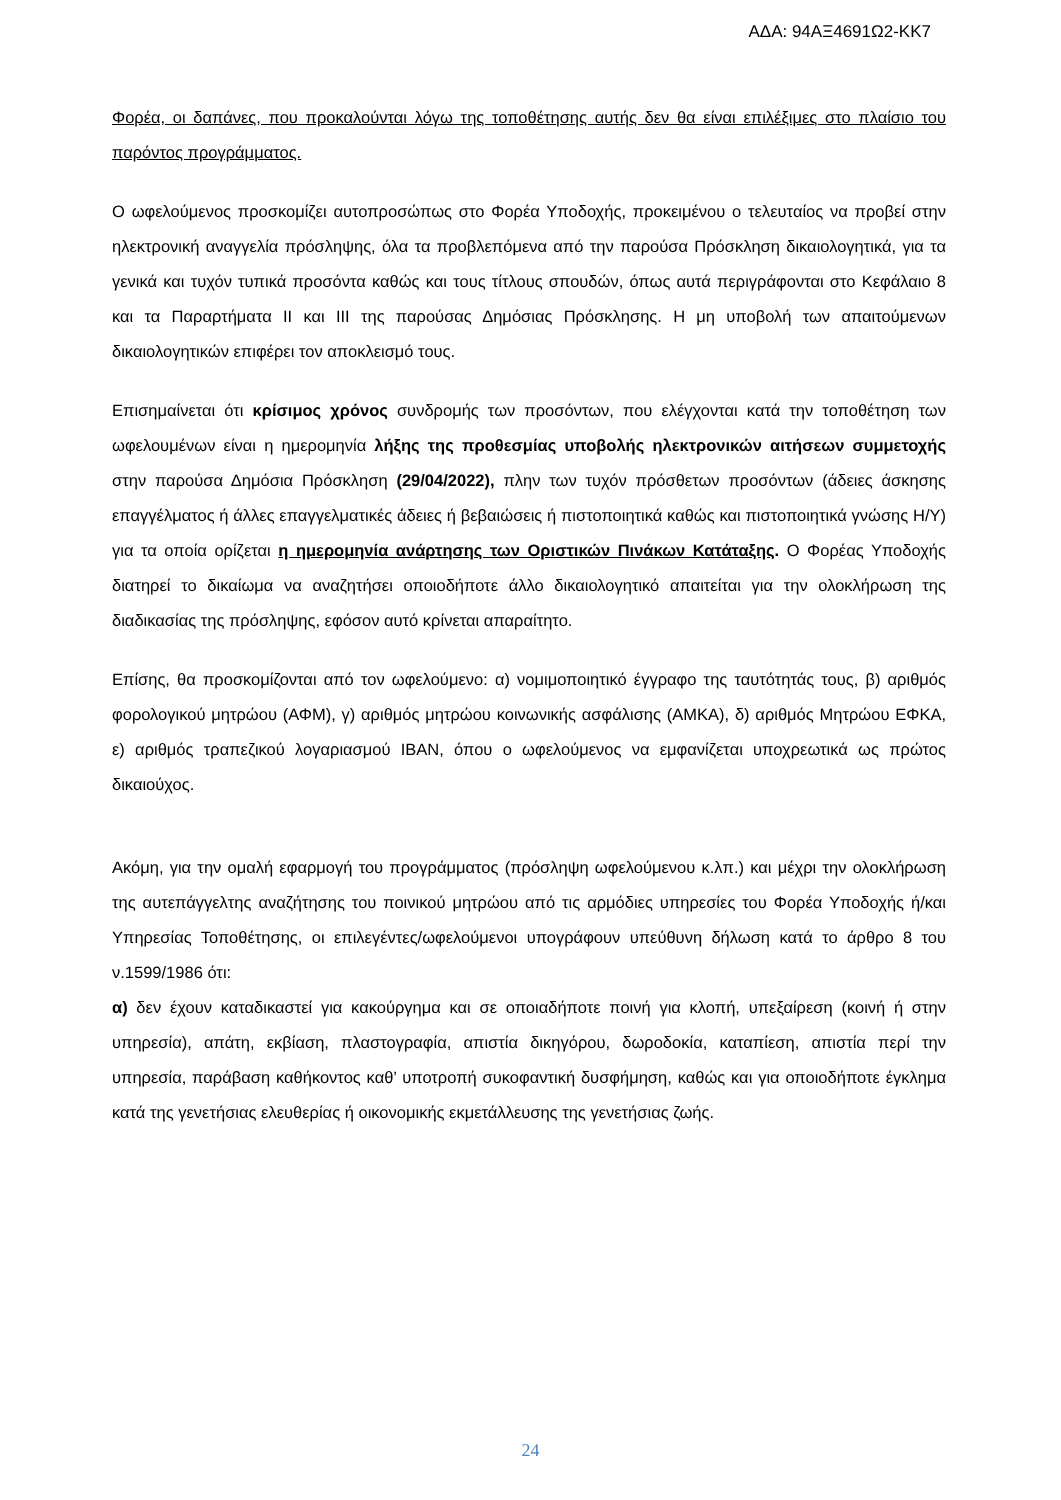ΑΔΑ: 94ΑΞ4691Ω2-ΚΚ7
Φορέα, οι δαπάνες, που προκαλούνται λόγω της τοποθέτησης αυτής δεν θα είναι επιλέξιμες στο πλαίσιο του παρόντος προγράμματος.
Ο ωφελούμενος προσκομίζει αυτοπροσώπως στο Φορέα Υποδοχής, προκειμένου ο τελευταίος να προβεί στην ηλεκτρονική αναγγελία πρόσληψης, όλα τα προβλεπόμενα από την παρούσα Πρόσκληση δικαιολογητικά, για τα γενικά και τυχόν τυπικά προσόντα καθώς και τους τίτλους σπουδών, όπως αυτά περιγράφονται στο Κεφάλαιο 8 και τα Παραρτήματα ΙΙ και ΙΙΙ της παρούσας Δημόσιας Πρόσκλησης. Η μη υποβολή των απαιτούμενων δικαιολογητικών επιφέρει τον αποκλεισμό τους.
Επισημαίνεται ότι κρίσιμος χρόνος συνδρομής των προσόντων, που ελέγχονται κατά την τοποθέτηση των ωφελουμένων είναι η ημερομηνία λήξης της προθεσμίας υποβολής ηλεκτρονικών αιτήσεων συμμετοχής στην παρούσα Δημόσια Πρόσκληση (29/04/2022), πλην των τυχόν πρόσθετων προσόντων (άδειες άσκησης επαγγέλματος ή άλλες επαγγελματικές άδειες ή βεβαιώσεις ή πιστοποιητικά καθώς και πιστοποιητικά γνώσης Η/Υ) για τα οποία ορίζεται η ημερομηνία ανάρτησης των Οριστικών Πινάκων Κατάταξης. Ο Φορέας Υποδοχής διατηρεί το δικαίωμα να αναζητήσει οποιοδήποτε άλλο δικαιολογητικό απαιτείται για την ολοκλήρωση της διαδικασίας της πρόσληψης, εφόσον αυτό κρίνεται απαραίτητο.
Επίσης, θα προσκομίζονται από τον ωφελούμενο: α) νομιμοποιητικό έγγραφο της ταυτότητάς τους, β) αριθμός φορολογικού μητρώου (ΑΦΜ), γ) αριθμός μητρώου κοινωνικής ασφάλισης (ΑΜΚΑ), δ) αριθμός Μητρώου ΕΦΚΑ, ε) αριθμός τραπεζικού λογαριασμού ΙΒΑΝ, όπου ο ωφελούμενος να εμφανίζεται υποχρεωτικά ως πρώτος δικαιούχος.
Ακόμη, για την ομαλή εφαρμογή του προγράμματος (πρόσληψη ωφελούμενου κ.λπ.) και μέχρι την ολοκλήρωση της αυτεπάγγελτης αναζήτησης του ποινικού μητρώου από τις αρμόδιες υπηρεσίες του Φορέα Υποδοχής ή/και Υπηρεσίας Τοποθέτησης, οι επιλεγέντες/ωφελούμενοι υπογράφουν υπεύθυνη δήλωση κατά το άρθρο 8 του ν.1599/1986 ότι:
α) δεν έχουν καταδικαστεί για κακούργημα και σε οποιαδήποτε ποινή για κλοπή, υπεξαίρεση (κοινή ή στην υπηρεσία), απάτη, εκβίαση, πλαστογραφία, απιστία δικηγόρου, δωροδοκία, καταπίεση, απιστία περί την υπηρεσία, παράβαση καθήκοντος καθ’ υποτροπή συκοφαντική δυσφήμηση, καθώς και για οποιοδήποτε έγκλημα κατά της γενετήσιας ελευθερίας ή οικονομικής εκμετάλλευσης της γενετήσιας ζωής.
24